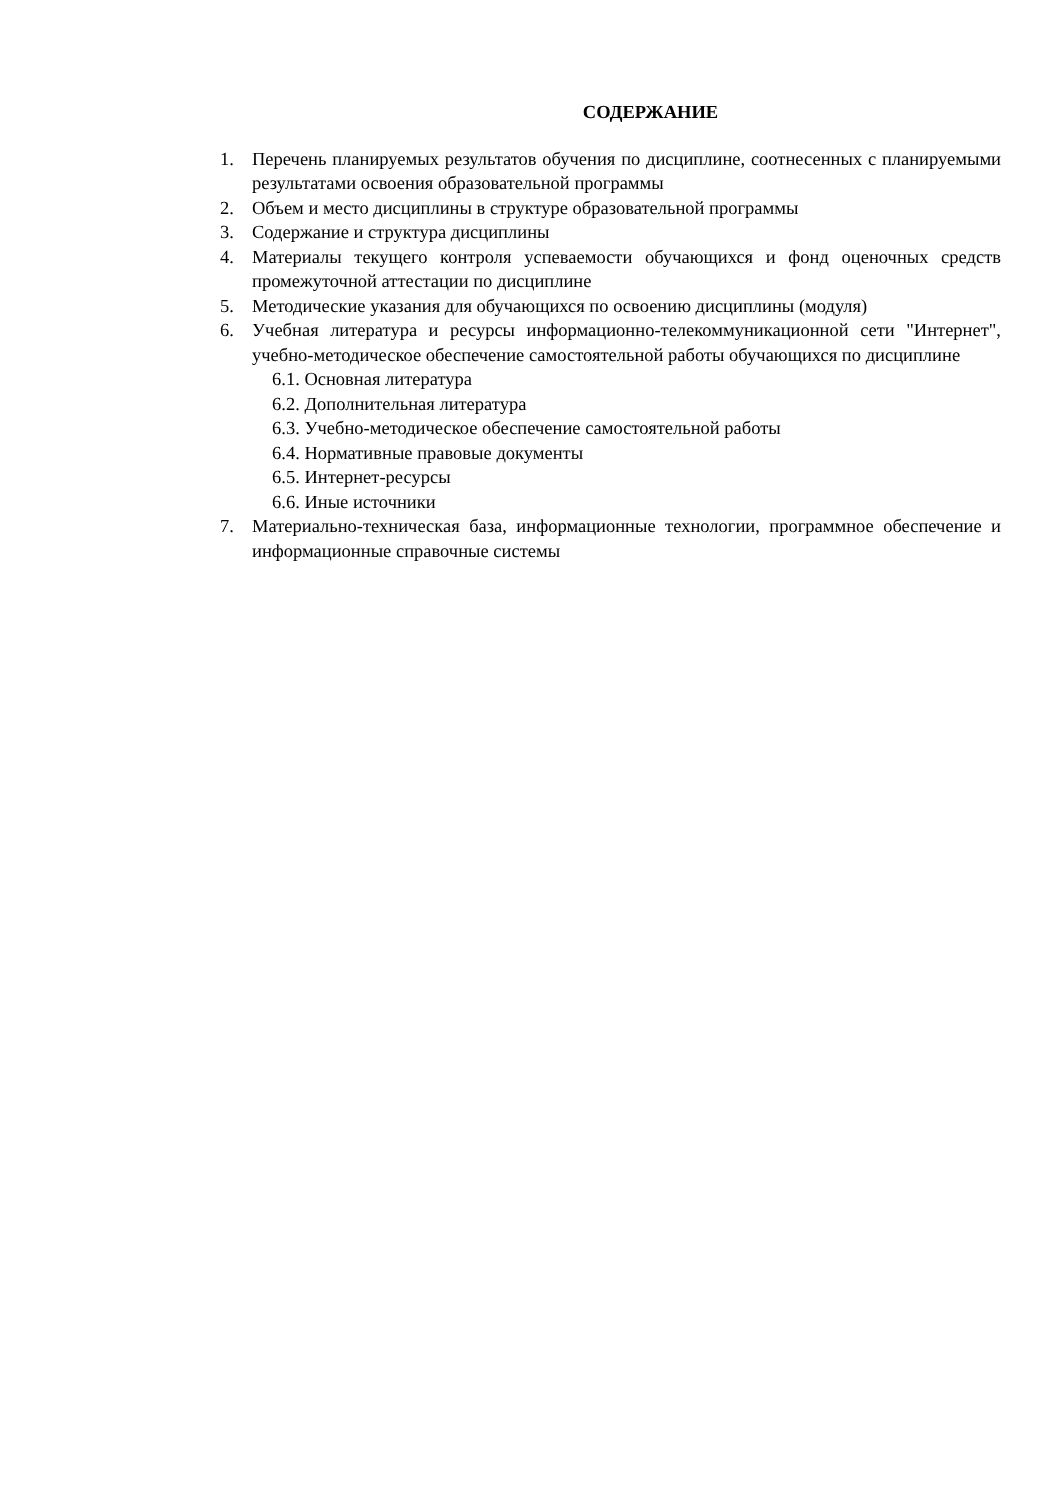СОДЕРЖАНИЕ
1. Перечень планируемых результатов обучения по дисциплине, соотнесенных с планируемыми результатами освоения образовательной программы
2. Объем и место дисциплины в структуре образовательной программы
3. Содержание и структура дисциплины
4. Материалы текущего контроля успеваемости обучающихся и фонд оценочных средств промежуточной аттестации по дисциплине
5. Методические указания для обучающихся по освоению дисциплины (модуля)
6. Учебная литература и ресурсы информационно-телекоммуникационной сети "Интернет", учебно-методическое обеспечение самостоятельной работы обучающихся по дисциплине
6.1. Основная литература
6.2. Дополнительная литература
6.3. Учебно-методическое обеспечение самостоятельной работы
6.4. Нормативные правовые документы
6.5. Интернет-ресурсы
6.6. Иные источники
7. Материально-техническая база, информационные технологии, программное обеспечение и информационные справочные системы